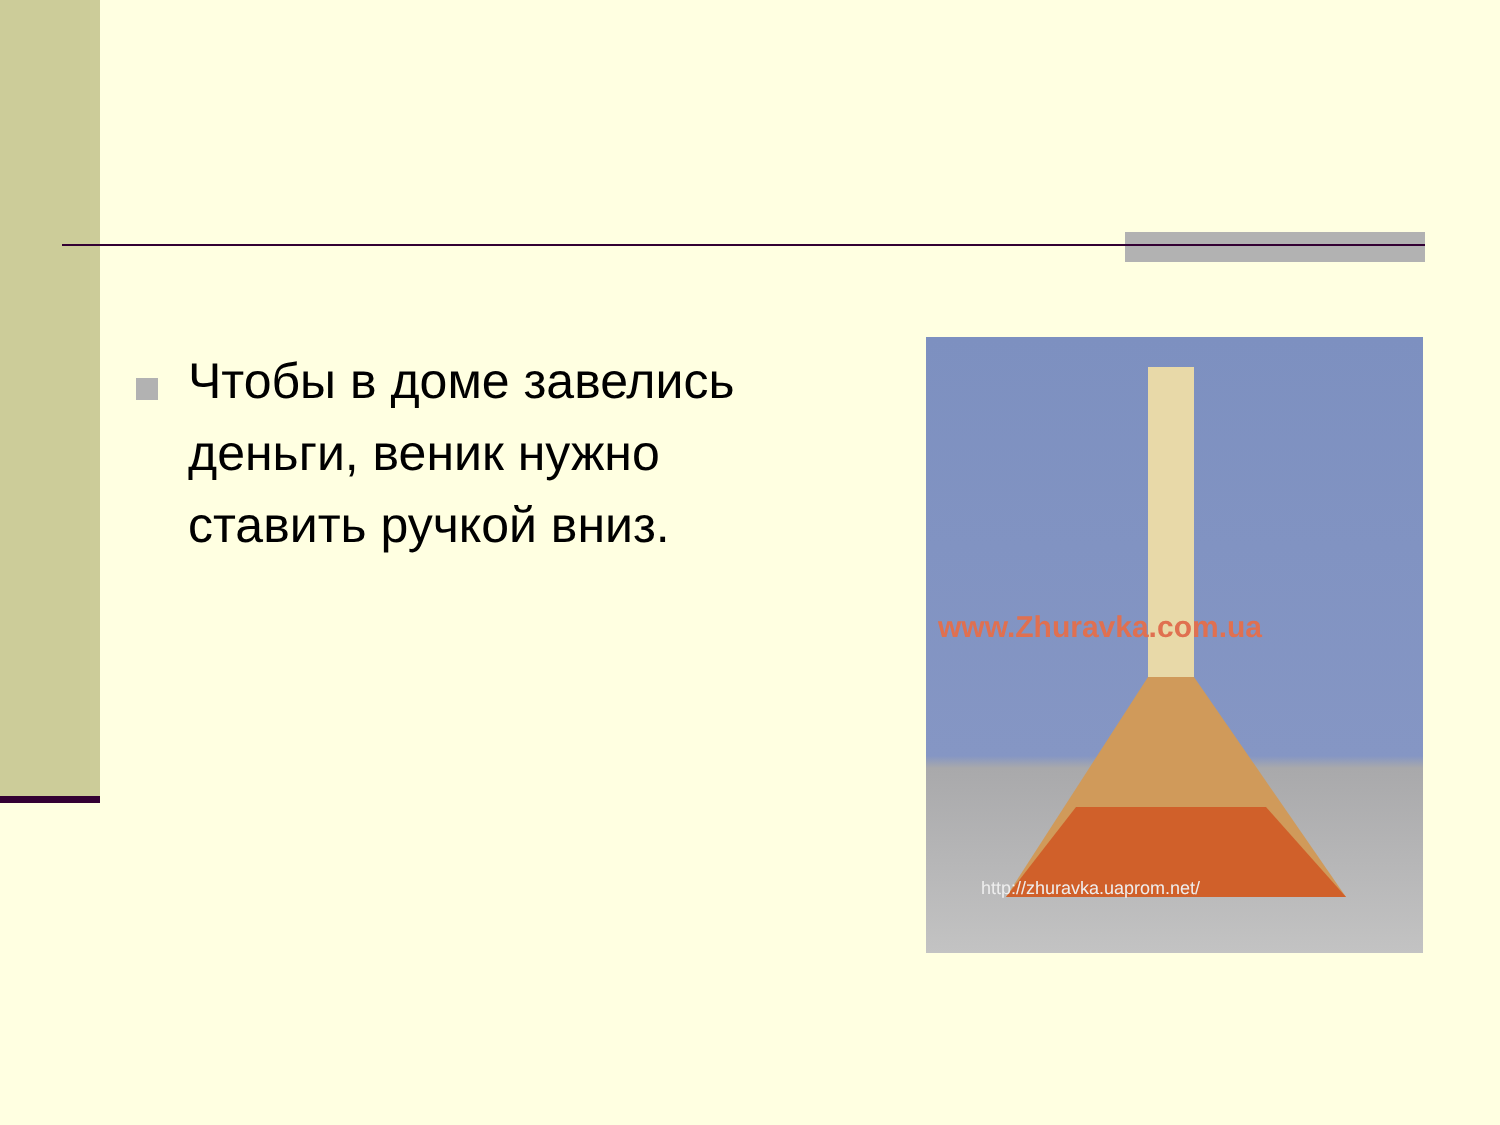Чтобы в доме завелись деньги, веник нужно ставить ручкой вниз.
www.Zhuravka.com.ua
http://zhuravka.uaprom.net/